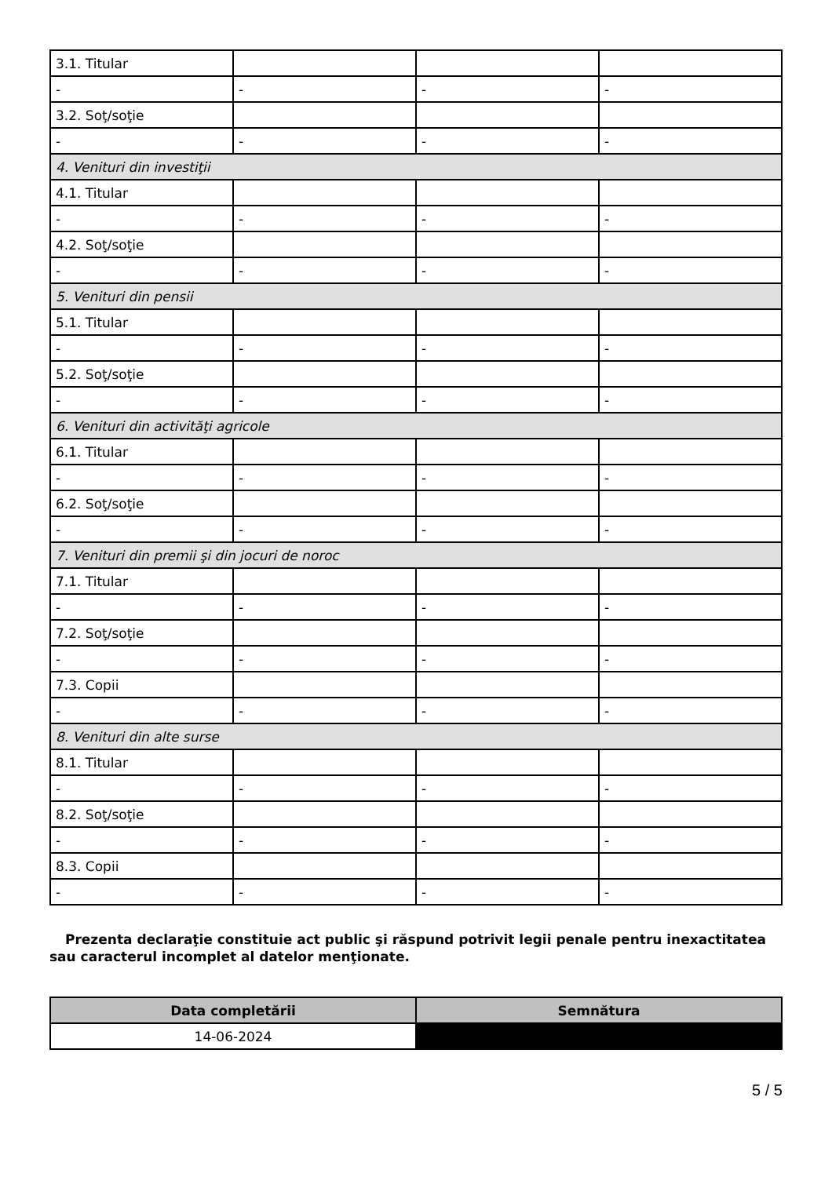| 3.1. Titular | | | |
| - | - | - | - |
| 3.2. Soţ/soţie | | | |
| - | - | - | - |
| 4. Venituri din investiţii | | | |
| 4.1. Titular | | | |
| - | - | - | - |
| 4.2. Soţ/soţie | | | |
| - | - | - | - |
| 5. Venituri din pensii | | | |
| 5.1. Titular | | | |
| - | - | - | - |
| 5.2. Soţ/soţie | | | |
| - | - | - | - |
| 6. Venituri din activităţi agricole | | | |
| 6.1. Titular | | | |
| - | - | - | - |
| 6.2. Soţ/soţie | | | |
| - | - | - | - |
| 7. Venituri din premii şi din jocuri de noroc | | | |
| 7.1. Titular | | | |
| - | - | - | - |
| 7.2. Soţ/soţie | | | |
| - | - | - | - |
| 7.3. Copii | | | |
| - | - | - | - |
| 8. Venituri din alte surse | | | |
| 8.1. Titular | | | |
| - | - | - | - |
| 8.2. Soţ/soţie | | | |
| - | - | - | - |
| 8.3. Copii | | | |
| - | - | - | - |
Prezenta declaraţie constituie act public şi răspund potrivit legii penale pentru inexactitatea sau caracterul incomplet al datelor menţionate.
| Data completării | Semnătura |
| --- | --- |
| 14-06-2024 | |
5 / 5